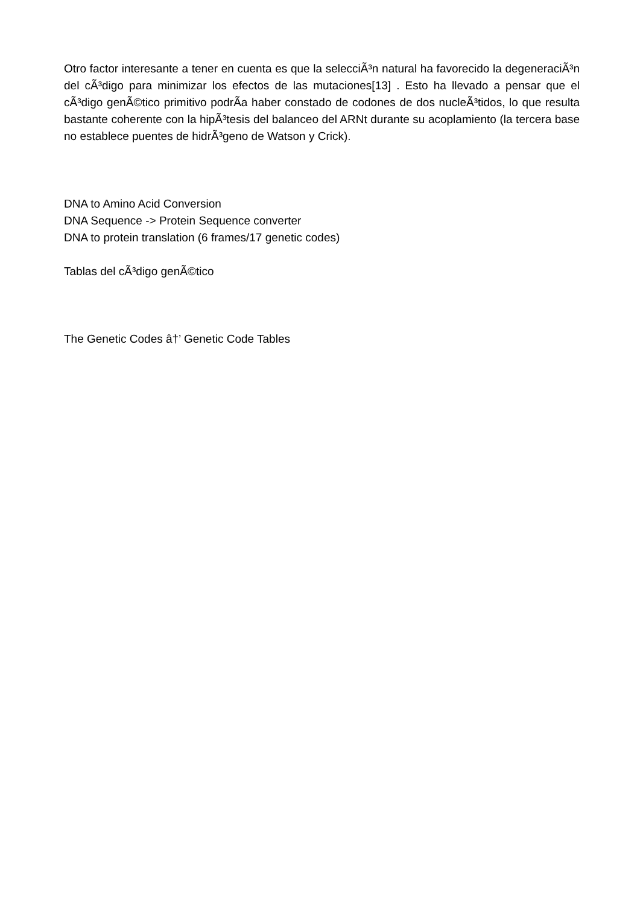Otro factor interesante a tener en cuenta es que la selecciÃ³n natural ha favorecido la degeneraciÃ³n del cÃ³digo para minimizar los efectos de las mutaciones[13] . Esto ha llevado a pensar que el cÃ³digo genÃ©tico primitivo podrÃ­a haber constado de codones de dos nucleÃ³tidos, lo que resulta bastante coherente con la hipÃ³tesis del balanceo del ARNt durante su acoplamiento (la tercera base no establece puentes de hidrÃ³geno de Watson y Crick).
DNA to Amino Acid Conversion
DNA Sequence -> Protein Sequence converter
DNA to protein translation (6 frames/17 genetic codes)
Tablas del cÃ³digo genÃ©tico
The Genetic Codes â†’ Genetic Code Tables